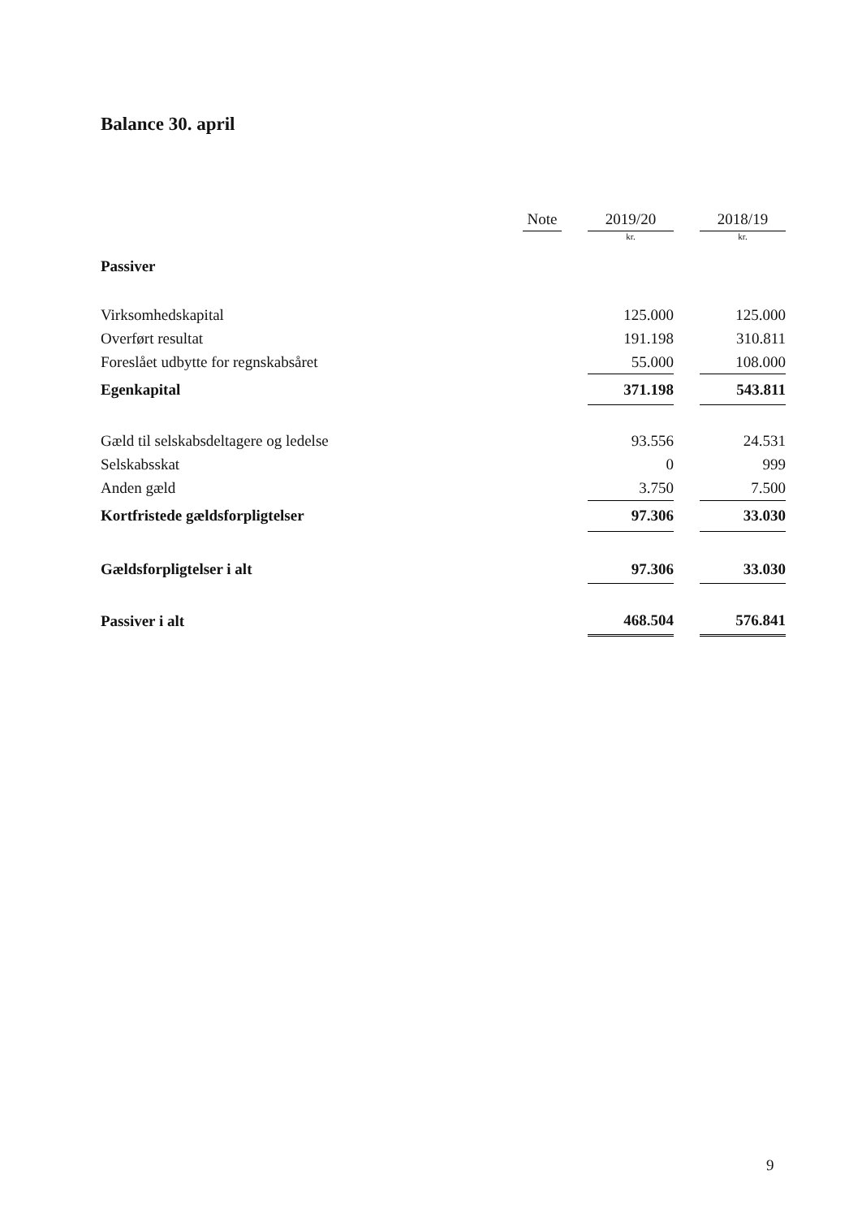Balance 30. april
| | Note | | 2019/20 | | 2018/19 |
| | | | kr. | | kr. |
| Passiver | | | | | |
| Virksomhedskapital | | | 125.000 | | 125.000 |
| Overført resultat | | | 191.198 | | 310.811 |
| Foreslået udbytte for regnskabsåret | | | 55.000 | | 108.000 |
| Egenkapital | | | 371.198 | | 543.811 |
| Gæld til selskabsdeltagere og ledelse | | | 93.556 | | 24.531 |
| Selskabsskat | | | 0 | | 999 |
| Anden gæld | | | 3.750 | | 7.500 |
| Kortfristede gældsforpligtelser | | | 97.306 | | 33.030 |
| Gældsforpligtelser i alt | | | 97.306 | | 33.030 |
| Passiver i alt | | | 468.504 | | 576.841 |
9